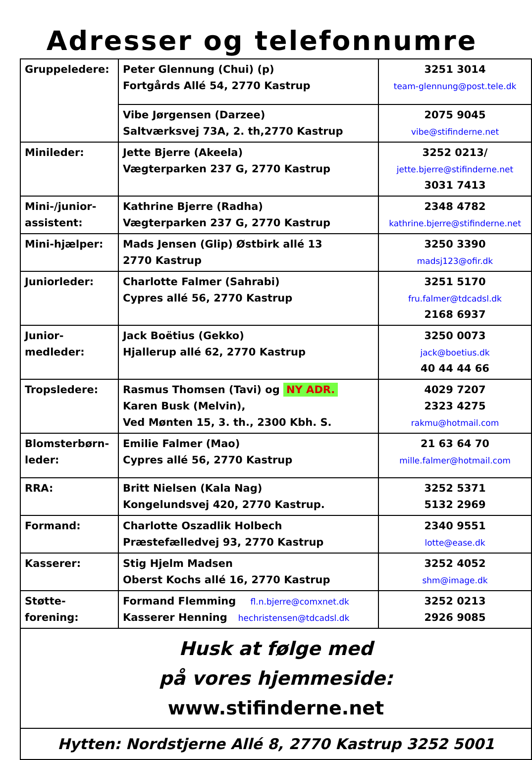Adresser og telefonnumre
| Gruppeledere: | Peter Glennung (Chui) (p) Fortgårds Allé 54, 2770 Kastrup | 3251 3014 team-glennung@post.tele.dk |
| | Vibe Jørgensen (Darzee) Saltværksvej 73A, 2. th,2770 Kastrup | 2075 9045 vibe@stifinderne.net |
| Minileder: | Jette Bjerre (Akeela) Vægterparken 237 G, 2770 Kastrup | 3252 0213/ jette.bjerre@stifinderne.net 3031 7413 |
| Mini-/junior- assistent: | Kathrine Bjerre (Radha) Vægterparken 237 G, 2770 Kastrup | 2348 4782 kathrine.bjerre@stifinderne.net |
| Mini-hjælper: | Mads Jensen (Glip) Østbirk allé 13 2770 Kastrup | 3250 3390 madsj123@ofir.dk |
| Juniorleder: | Charlotte Falmer (Sahrabi) Cypres allé 56, 2770 Kastrup | 3251 5170 fru.falmer@tdcadsl.dk 2168 6937 |
| Junior- medleder: | Jack Boëtius (Gekko) Hjallerup allé 62, 2770 Kastrup | 3250 0073 jack@boetius.dk 40 44 44 66 |
| Tropsledere: | Rasmus Thomsen (Tavi) og NY ADR. Karen Busk (Melvin), Ved Mønten 15, 3. th., 2300 Kbh. S. | 4029 7207 2323 4275 rakmu@hotmail.com |
| Blomsterbørn- leder: | Emilie Falmer (Mao) Cypres allé 56, 2770 Kastrup | 21 63 64 70 mille.falmer@hotmail.com |
| RRA: | Britt Nielsen (Kala Nag) Kongelundsvej 420, 2770 Kastrup. | 3252 5371 5132 2969 |
| Formand: | Charlotte Oszadlik Holbech Præstefælledvej 93, 2770 Kastrup | 2340 9551 lotte@ease.dk |
| Kasserer: | Stig Hjelm Madsen Oberst Kochs allé 16, 2770 Kastrup | 3252 4052 shm@image.dk |
| Støtte- forening: | Formand Flemming fl.n.bjerre@comxnet.dk Kasserer Henning hechristensen@tdcadsl.dk | 3252 0213 2926 9085 |
| Husk at følge med på vores hjemmeside: www.stifinderne.net | | |
| Hytten: Nordstjerne Allé 8, 2770 Kastrup 3252 5001 | | |